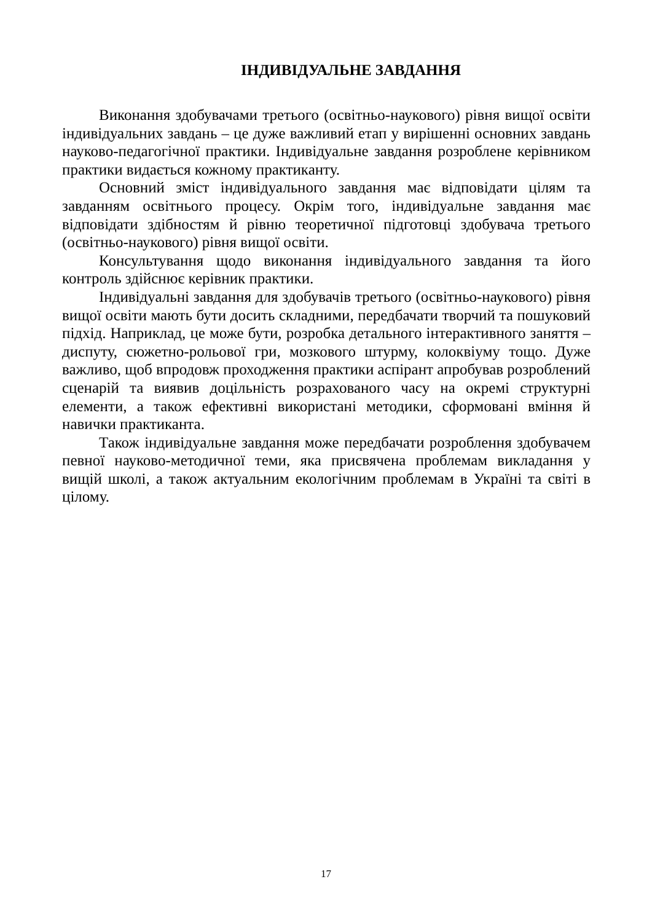ІНДИВІДУАЛЬНЕ ЗАВДАННЯ
Виконання здобувачами третього (освітньо-наукового) рівня вищої освіти індивідуальних завдань – це дуже важливий етап у вирішенні основних завдань науково-педагогічної практики. Індивідуальне завдання розроблене керівником практики видається кожному практиканту.
Основний зміст індивідуального завдання має відповідати цілям та завданням освітнього процесу. Окрім того, індивідуальне завдання має відповідати здібностям й рівню теоретичної підготовці здобувача третього (освітньо-наукового) рівня вищої освіти.
Консультування щодо виконання індивідуального завдання та його контроль здійснює керівник практики.
Індивідуальні завдання для здобувачів третього (освітньо-наукового) рівня вищої освіти мають бути досить складними, передбачати творчий та пошуковий підхід. Наприклад, це може бути, розробка детального інтерактивного заняття – диспуту, сюжетно-рольової гри, мозкового штурму, колоквіуму тощо. Дуже важливо, щоб впродовж проходження практики аспірант апробував розроблений сценарій та виявив доцільність розрахованого часу на окремі структурні елементи, а також ефективні використані методики, сформовані вміння й навички практиканта.
Також індивідуальне завдання може передбачати розроблення здобувачем певної науково-методичної теми, яка присвячена проблемам викладання у вищій школі, а також актуальним екологічним проблемам в Україні та світі в цілому.
17